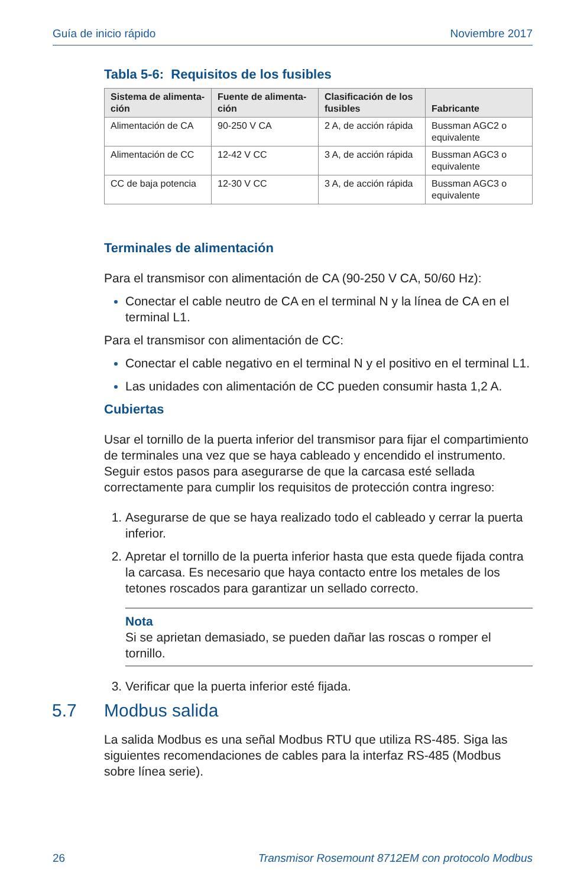Guía de inicio rápido Noviembre 2017
Tabla 5-6: Requisitos de los fusibles
| Sistema de alimenta-ción | Fuente de alimenta-ción | Clasificación de los fusibles | Fabricante |
| --- | --- | --- | --- |
| Alimentación de CA | 90-250 V CA | 2 A, de acción rápida | Bussman AGC2 o equivalente |
| Alimentación de CC | 12-42 V CC | 3 A, de acción rápida | Bussman AGC3 o equivalente |
| CC de baja potencia | 12-30 V CC | 3 A, de acción rápida | Bussman AGC3 o equivalente |
Terminales de alimentación
Para el transmisor con alimentación de CA (90-250 V CA, 50/60 Hz):
Conectar el cable neutro de CA en el terminal N y la línea de CA en el terminal L1.
Para el transmisor con alimentación de CC:
Conectar el cable negativo en el terminal N y el positivo en el terminal L1.
Las unidades con alimentación de CC pueden consumir hasta 1,2 A.
Cubiertas
Usar el tornillo de la puerta inferior del transmisor para fijar el compartimiento de terminales una vez que se haya cableado y encendido el instrumento. Seguir estos pasos para asegurarse de que la carcasa esté sellada correctamente para cumplir los requisitos de protección contra ingreso:
Asegurarse de que se haya realizado todo el cableado y cerrar la puerta inferior.
Apretar el tornillo de la puerta inferior hasta que esta quede fijada contra la carcasa. Es necesario que haya contacto entre los metales de los tetones roscados para garantizar un sellado correcto.
Nota
Si se aprietan demasiado, se pueden dañar las roscas o romper el tornillo.
Verificar que la puerta inferior esté fijada.
5.7 Modbus salida
La salida Modbus es una señal Modbus RTU que utiliza RS-485. Siga las siguientes recomendaciones de cables para la interfaz RS-485 (Modbus sobre línea serie).
26 Transmisor Rosemount 8712EM con protocolo Modbus